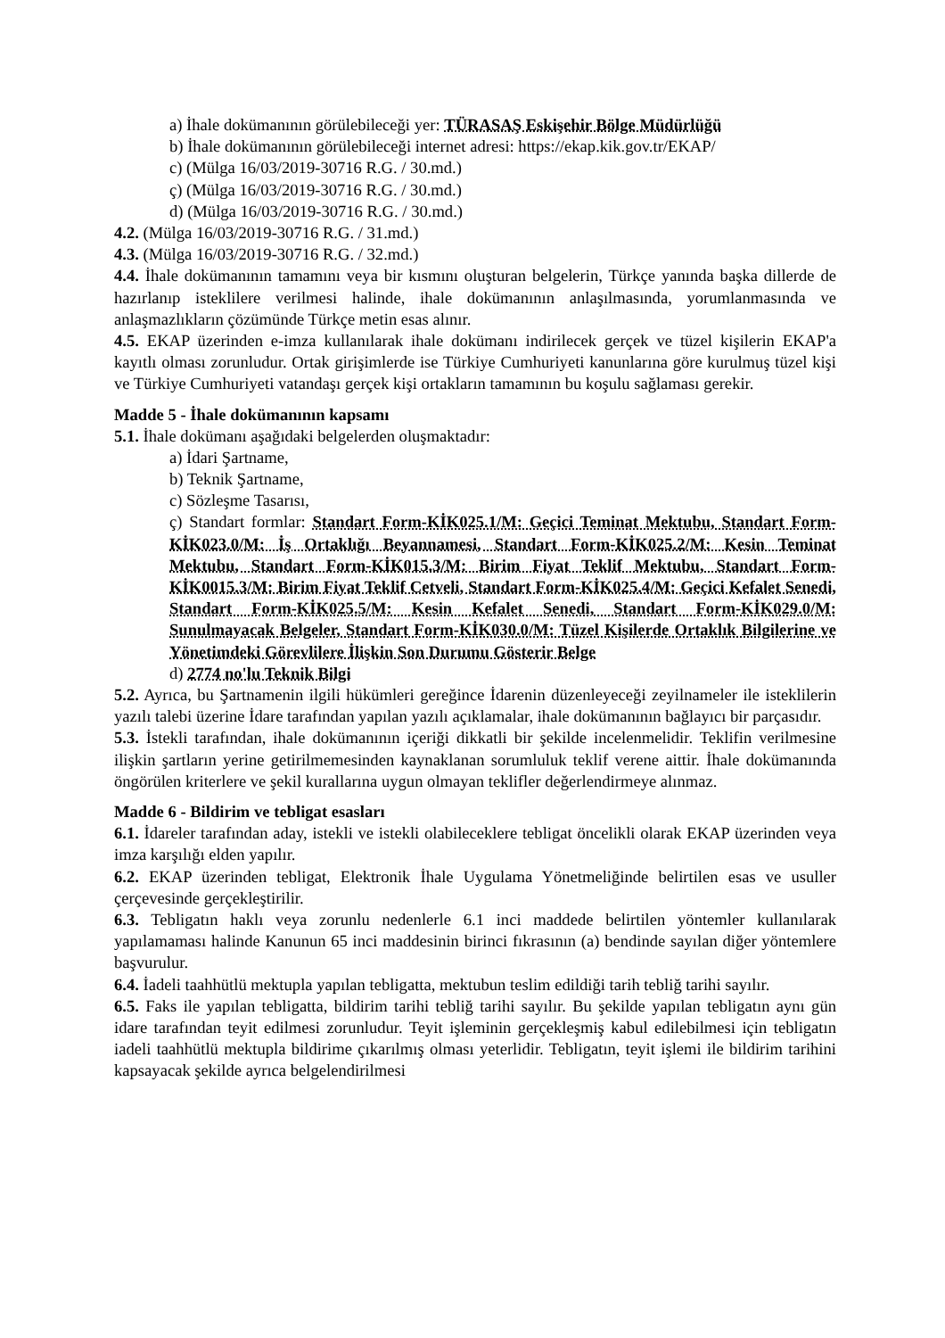a) İhale dokümanının görülebileceği yer: TÜRASAŞ Eskişehir Bölge Müdürlüğü
b) İhale dokümanının görülebileceği internet adresi: https://ekap.kik.gov.tr/EKAP/
c) (Mülga 16/03/2019-30716 R.G. / 30.md.)
ç) (Mülga 16/03/2019-30716 R.G. / 30.md.)
d) (Mülga 16/03/2019-30716 R.G. / 30.md.)
4.2. (Mülga 16/03/2019-30716 R.G. / 31.md.)
4.3. (Mülga 16/03/2019-30716 R.G. / 32.md.)
4.4. İhale dokümanının tamamını veya bir kısmını oluşturan belgelerin, Türkçe yanında başka dillerde de hazırlanıp isteklilere verilmesi halinde, ihale dokümanının anlaşılmasında, yorumlanmasında ve anlaşmazlıkların çözümünde Türkçe metin esas alınır.
4.5. EKAP üzerinden e-imza kullanılarak ihale dokümanı indirilecek gerçek ve tüzel kişilerin EKAP'a kayıtlı olması zorunludur. Ortak girişimlerde ise Türkiye Cumhuriyeti kanunlarına göre kurulmuş tüzel kişi ve Türkiye Cumhuriyeti vatandaşı gerçek kişi ortakların tamamının bu koşulu sağlaması gerekir.
Madde 5 - İhale dokümanının kapsamı
5.1. İhale dokümanı aşağıdaki belgelerden oluşmaktadır:
a) İdari Şartname,
b) Teknik Şartname,
c) Sözleşme Tasarısı,
ç) Standart formlar: Standart Form-KİK025.1/M: Geçici Teminat Mektubu, Standart Form-KİK023.0/M: İş Ortaklığı Beyannamesi, Standart Form-KİK025.2/M: Kesin Teminat Mektubu, Standart Form-KİK015.3/M: Birim Fiyat Teklif Mektubu, Standart Form-KİK0015.3/M: Birim Fiyat Teklif Cetveli, Standart Form-KİK025.4/M: Geçici Kefalet Senedi, Standart Form-KİK025.5/M: Kesin Kefalet Senedi, Standart Form-KİK029.0/M: Sunulmayacak Belgeler, Standart Form-KİK030.0/M: Tüzel Kişilerde Ortaklık Bilgilerine ve Yönetimdeki Görevlilere İlişkin Son Durumu Gösterir Belge
d) 2774 no'lu Teknik Bilgi
5.2. Ayrıca, bu Şartnamenin ilgili hükümleri gereğince İdarenin düzenleyeceği zeyilnameler ile isteklilerin yazılı talebi üzerine İdare tarafından yapılan yazılı açıklamalar, ihale dokümanının bağlayıcı bir parçasıdır.
5.3. İstekli tarafından, ihale dokümanının içeriği dikkatli bir şekilde incelenmelidir. Teklifin verilmesine ilişkin şartların yerine getirilmemesinden kaynaklanan sorumluluk teklif verene aittir. İhale dokümanında öngörülen kriterlere ve şekil kurallarına uygun olmayan teklifler değerlendirmeye alınmaz.
Madde 6 - Bildirim ve tebligat esasları
6.1. İdareler tarafından aday, istekli ve istekli olabileceklere tebligat öncelikli olarak EKAP üzerinden veya imza karşılığı elden yapılır.
6.2. EKAP üzerinden tebligat, Elektronik İhale Uygulama Yönetmeliğinde belirtilen esas ve usuller çerçevesinde gerçekleştirilir.
6.3. Tebligatın haklı veya zorunlu nedenlerle 6.1 inci maddede belirtilen yöntemler kullanılarak yapılamaması halinde Kanunun 65 inci maddesinin birinci fıkrasının (a) bendinde sayılan diğer yöntemlere başvurulur.
6.4. İadeli taahhütlü mektupla yapılan tebligatta, mektubun teslim edildiği tarih tebliğ tarihi sayılır.
6.5. Faks ile yapılan tebligatta, bildirim tarihi tebliğ tarihi sayılır. Bu şekilde yapılan tebligatın aynı gün idare tarafından teyit edilmesi zorunludur. Teyit işleminin gerçekleşmiş kabul edilebilmesi için tebligatın iadeli taahhütlü mektupla bildirime çıkarılmış olması yeterlidir. Tebligatın, teyit işlemi ile bildirim tarihini kapsayacak şekilde ayrıca belgelendirilmesi